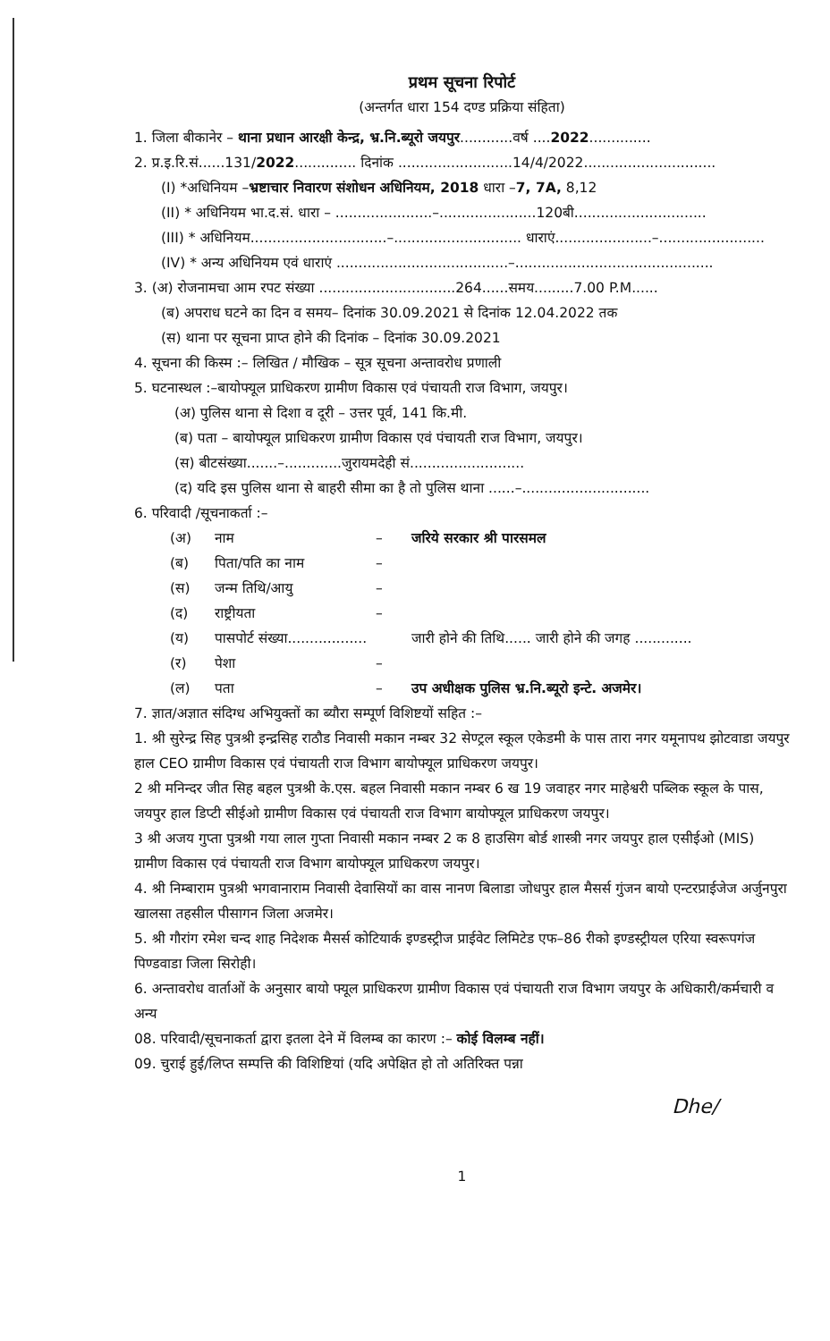प्रथम सूचना रिपोर्ट
(अन्तर्गत धारा 154 दण्ड प्रक्रिया संहिता)
1. जिला बीकानेर – थाना प्रधान आरक्षी केन्द्र, भ्र.नि.ब्यूरो जयपुर............वर्ष ....2022..............
2. प्र.इ.रि.सं......131/2022.............. दिनांक ..........................14/4/2022..............................
(I) *अधिनियम –भ्रष्टाचार निवारण संशोधन अधिनियम, 2018 धारा –7, 7A, 8,12
(II) * अधिनियम भा.द.सं. धारा – ......................–......................120बी..............................
(III) * अधिनियम...............................–............................. धाराएं......................–........................
(IV) * अन्य अधिनियम एवं धाराएं .......................................–.............................................
3. (अ) रोजनामचा आम रपट संख्या ...............................264......समय.........7.00 P.M......
(ब) अपराध घटने का दिन व समय– दिनांक 30.09.2021 से दिनांक 12.04.2022 तक
(स) थाना पर सूचना प्राप्त होने की दिनांक – दिनांक 30.09.2021
4. सूचना की किस्म :– लिखित / मौखिक – सूत्र सूचना अन्तावरोध प्रणाली
5. घटनास्थल :–बायोफ्यूल प्राधिकरण ग्रामीण विकास एवं पंचायती राज विभाग, जयपुर।
(अ) पुलिस थाना से दिशा व दूरी – उत्तर पूर्व, 141 कि.मी.
(ब) पता – बायोफ्यूल प्राधिकरण ग्रामीण विकास एवं पंचायती राज विभाग, जयपुर।
(स) बीटसंख्या.......–.............जुरायमदेही सं..........................
(द) यदि इस पुलिस थाना से बाहरी सीमा का है तो पुलिस थाना ......–.............................
6. परिवादी /सूचनाकर्ता :–
(अ) नाम – जरिये सरकार श्री पारसमल
(ब) पिता/पति का नाम –
(स) जन्म तिथि/आयु –
(द) राष्ट्रीयता –
(य) पासपोर्ट संख्या.................. जारी होने की तिथि...... जारी होने की जगह .............
(र) पेशा –
(ल) पता – उप अधीक्षक पुलिस भ्र.नि.ब्यूरो इन्टे. अजमेर।
7. ज्ञात/अज्ञात संदिग्ध अभियुक्तों का ब्यौरा सम्पूर्ण विशिष्टयों सहित :–
1. श्री सुरेन्द्र सिह पुत्रश्री इन्द्रसिह राठौड निवासी मकान नम्बर 32 सेण्ट्रल स्कूल एकेडमी के पास तारा नगर यमूनापथ झोटवाडा जयपुर हाल CEO ग्रामीण विकास एवं पंचायती राज विभाग बायोफ्यूल प्राधिकरण जयपुर।
2 श्री मनिन्दर जीत सिह बहल पुत्रश्री के.एस. बहल निवासी मकान नम्बर 6 ख 19 जवाहर नगर माहेश्वरी पब्लिक स्कूल के पास, जयपुर हाल डिप्टी सीईओ ग्रामीण विकास एवं पंचायती राज विभाग बायोफ्यूल प्राधिकरण जयपुर।
3 श्री अजय गुप्ता पुत्रश्री गया लाल गुप्ता निवासी मकान नम्बर 2 क 8 हाउसिग बोर्ड शास्त्री नगर जयपुर हाल एसीईओ (MIS) ग्रामीण विकास एवं पंचायती राज विभाग बायोफ्यूल प्राधिकरण जयपुर।
4. श्री निम्बाराम पुत्रश्री भगवानाराम निवासी देवासियों का वास नानण बिलाडा जोधपुर हाल मैसर्स गुंजन बायो एन्टरप्राईजेज अर्जुनपुरा खालसा तहसील पीसागन जिला अजमेर।
5. श्री गौरांग रमेश चन्द शाह निदेशक मैसर्स कोटियार्क इण्डस्ट्रीज प्राईवेट लिमिटेड एफ–86 रीको इण्डस्ट्रीयल एरिया स्वरूपगंज पिण्डवाडा जिला सिरोही।
6. अन्तावरोध वार्ताओं के अनुसार बायो फ्यूल प्राधिकरण ग्रामीण विकास एवं पंचायती राज विभाग जयपुर के अधिकारी/कर्मचारी व अन्य
08. परिवादी/सूचनाकर्ता द्वारा इतला देने में विलम्ब का कारण :– कोई विलम्ब नहीं।
09. चुराई हुई/लिप्त सम्पत्ति की विशिष्टियां (यदि अपेक्षित हो तो अतिरिक्त पन्ना
Dhe/
1